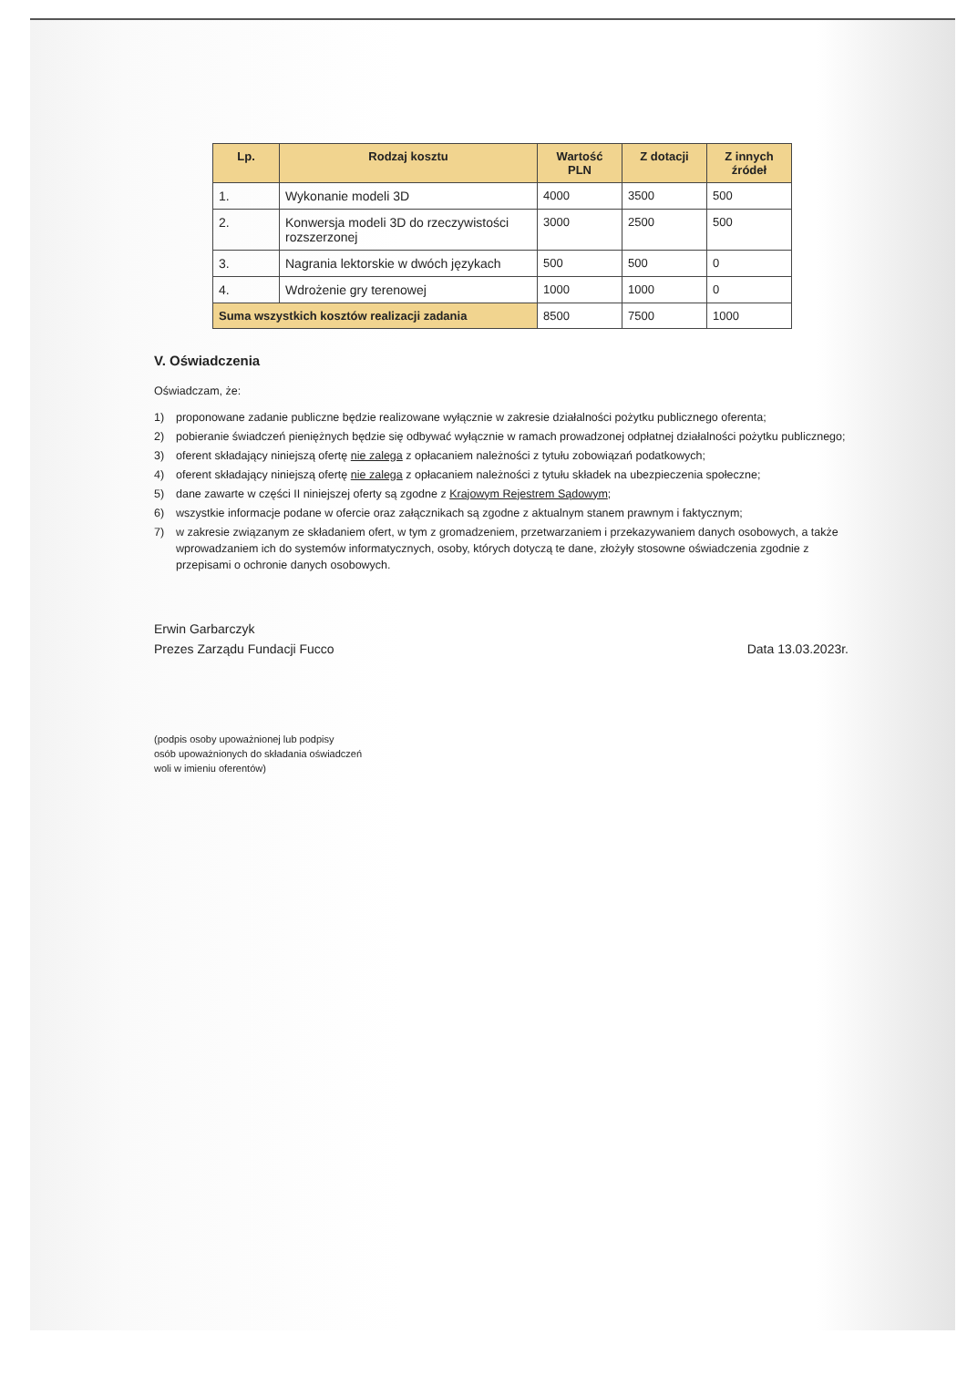| Lp. | Rodzaj kosztu | Wartość PLN | Z dotacji | Z innych źródeł |
| --- | --- | --- | --- | --- |
| 1. | Wykonanie modeli 3D | 4000 | 3500 | 500 |
| 2. | Konwersja modeli 3D do rzeczywistości rozszerzonej | 3000 | 2500 | 500 |
| 3. | Nagrania lektorskie w dwóch językach | 500 | 500 | 0 |
| 4. | Wdrożenie gry terenowej | 1000 | 1000 | 0 |
| Suma wszystkich kosztów realizacji zadania | | 8500 | 7500 | 1000 |
V. Oświadczenia
Oświadczam, że:
1) proponowane zadanie publiczne będzie realizowane wyłącznie w zakresie działalności pożytku publicznego oferenta;
2) pobieranie świadczeń pieniężnych będzie się odbywać wyłącznie w ramach prowadzonej odpłatnej działalności pożytku publicznego;
3) oferent składający niniejszą ofertę nie zalega z opłacaniem należności z tytułu zobowiązań podatkowych;
4) oferent składający niniejszą ofertę nie zalega z opłacaniem należności z tytułu składek na ubezpieczenia społeczne;
5) dane zawarte w części II niniejszej oferty są zgodne z Krajowym Rejestrem Sądowym;
6) wszystkie informacje podane w ofercie oraz załącznikach są zgodne z aktualnym stanem prawnym i faktycznym;
7) w zakresie związanym ze składaniem ofert, w tym z gromadzeniem, przetwarzaniem i przekazywaniem danych osobowych, a także wprowadzaniem ich do systemów informatycznych, osoby, których dotyczą te dane, złożyły stosowne oświadczenia zgodnie z przepisami o ochronie danych osobowych.
Erwin Garbarczyk
Prezes Zarządu Fundacji Fucco
Data 13.03.2023r.
(podpis osoby upoważnionej lub podpisy
osób upoważnionych do składania oświadczeń
woli w imieniu oferentów)